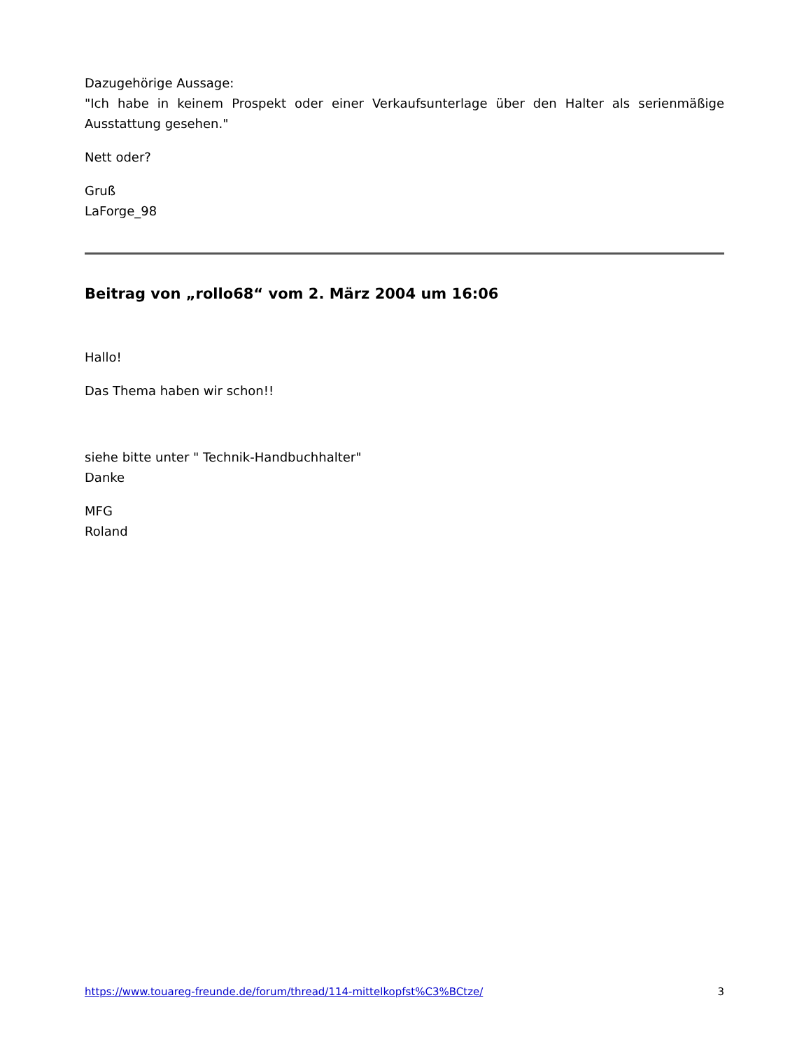Dazugehörige Aussage:
"Ich habe in keinem Prospekt oder einer Verkaufsunterlage über den Halter als serienmäßige Ausstattung gesehen."
Nett oder?
Gruß
LaForge_98
Beitrag von „rollo68“ vom 2. März 2004 um 16:06
Hallo!
Das Thema haben wir schon!!
siehe bitte unter " Technik-Handbuchhalter"
Danke
MFG
Roland
https://www.touareg-freunde.de/forum/thread/114-mittelkopfst%C3%BCtze/ 3